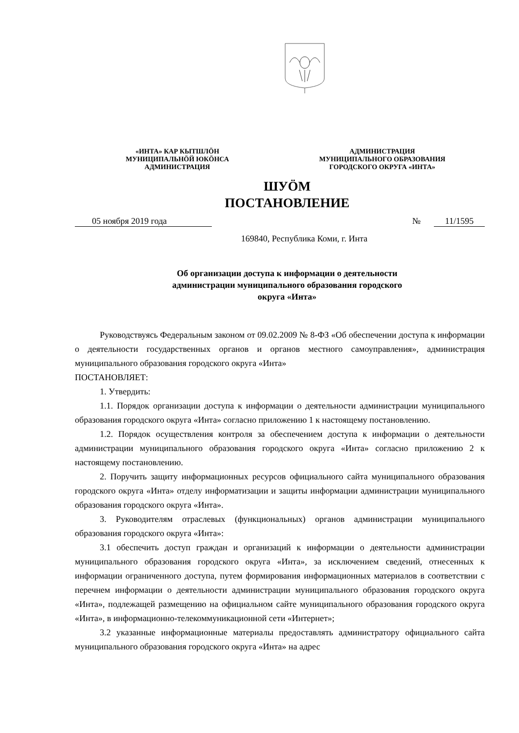«ИНТА» КАР КЫТШЛÖН
МУНИЦИПАЛЬНÖЙ ЮКÖНСА
АДМИНИСТРАЦИЯ
АДМИНИСТРАЦИЯ
МУНИЦИПАЛЬНОГО ОБРАЗОВАНИЯ
ГОРОДСКОГО ОКРУГА «ИНТА»
ШУÖМ
ПОСТАНОВЛЕНИЕ
05 ноября 2019 года № 11/1595
169840, Республика Коми, г. Инта
Об организации доступа к информации о деятельности
администрации муниципального образования городского
округа «Инта»
Руководствуясь Федеральным законом от 09.02.2009 № 8-ФЗ «Об обеспечении доступа к информации о деятельности государственных органов и органов местного самоуправления», администрация муниципального образования городского округа «Инта»
ПОСТАНОВЛЯЕТ:
1. Утвердить:
1.1. Порядок организации доступа к информации о деятельности администрации муниципального образования городского округа «Инта» согласно приложению 1 к настоящему постановлению.
1.2. Порядок осуществления контроля за обеспечением доступа к информации о деятельности администрации муниципального образования городского округа «Инта» согласно приложению 2 к настоящему постановлению.
2. Поручить защиту информационных ресурсов официального сайта муниципального образования городского округа «Инта» отделу информатизации и защиты информации администрации муниципального образования городского округа «Инта».
3. Руководителям отраслевых (функциональных) органов администрации муниципального образования городского округа «Инта»:
3.1 обеспечить доступ граждан и организаций к информации о деятельности администрации муниципального образования городского округа «Инта», за исключением сведений, отнесенных к информации ограниченного доступа, путем формирования информационных материалов в соответствии с перечнем информации о деятельности администрации муниципального образования городского округа «Инта», подлежащей размещению на официальном сайте муниципального образования городского округа «Инта», в информационно-телекоммуникационной сети «Интернет»;
3.2 указанные информационные материалы предоставлять администратору официального сайта муниципального образования городского округа «Инта» на адрес